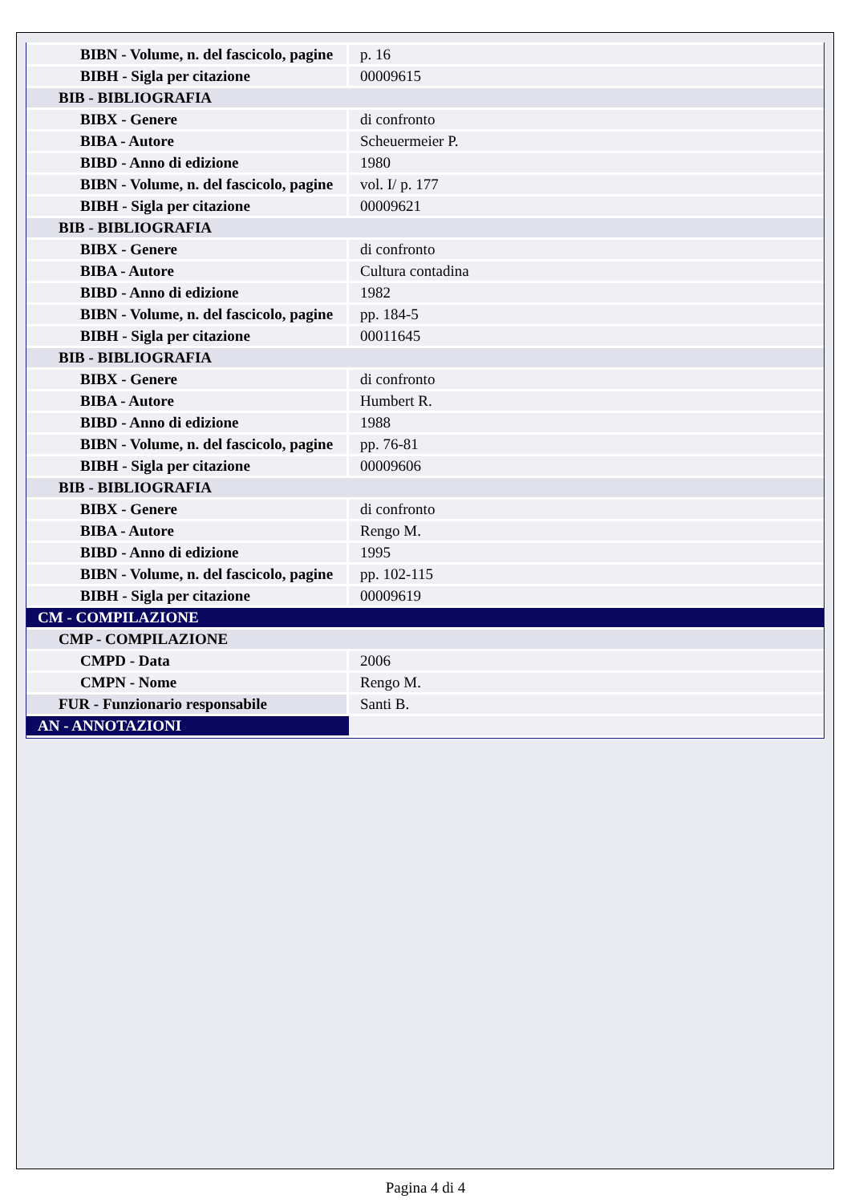| BIBN - Volume, n. del fascicolo, pagine | p. 16 |
| BIBH - Sigla per citazione | 00009615 |
| BIB - BIBLIOGRAFIA | |
| BIBX - Genere | di confronto |
| BIBA - Autore | Scheuermeier P. |
| BIBD - Anno di edizione | 1980 |
| BIBN - Volume, n. del fascicolo, pagine | vol. I/ p. 177 |
| BIBH - Sigla per citazione | 00009621 |
| BIB - BIBLIOGRAFIA | |
| BIBX - Genere | di confronto |
| BIBA - Autore | Cultura contadina |
| BIBD - Anno di edizione | 1982 |
| BIBN - Volume, n. del fascicolo, pagine | pp. 184-5 |
| BIBH - Sigla per citazione | 00011645 |
| BIB - BIBLIOGRAFIA | |
| BIBX - Genere | di confronto |
| BIBA - Autore | Humbert R. |
| BIBD - Anno di edizione | 1988 |
| BIBN - Volume, n. del fascicolo, pagine | pp. 76-81 |
| BIBH - Sigla per citazione | 00009606 |
| BIB - BIBLIOGRAFIA | |
| BIBX - Genere | di confronto |
| BIBA - Autore | Rengo M. |
| BIBD - Anno di edizione | 1995 |
| BIBN - Volume, n. del fascicolo, pagine | pp. 102-115 |
| BIBH - Sigla per citazione | 00009619 |
| CM - COMPILAZIONE | |
| CMP - COMPILAZIONE | |
| CMPD - Data | 2006 |
| CMPN - Nome | Rengo M. |
| FUR - Funzionario responsabile | Santi B. |
| AN - ANNOTAZIONI | |
Pagina 4 di 4